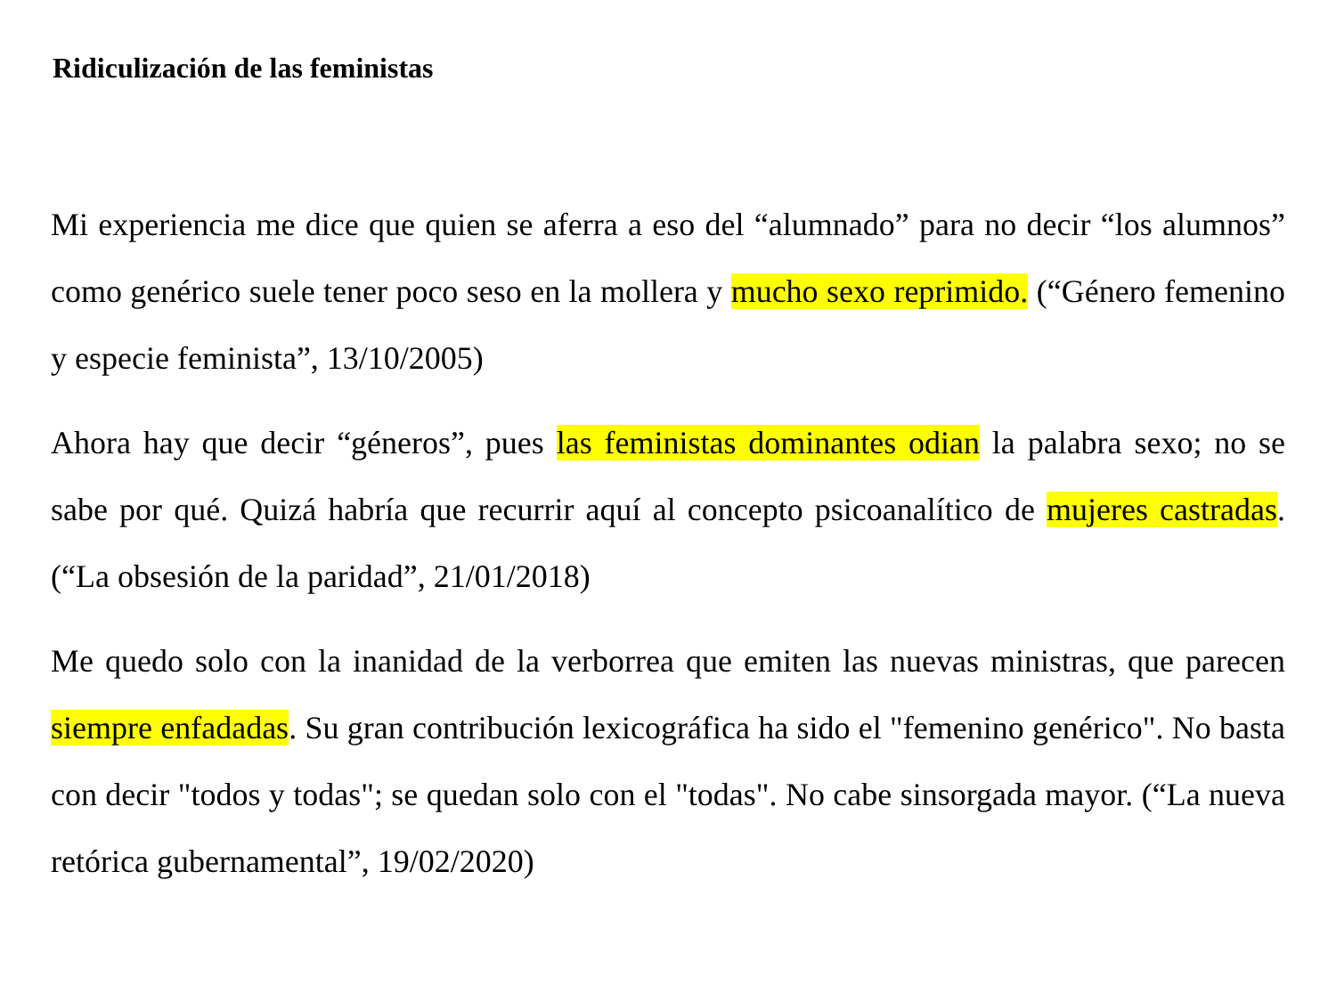Ridiculización de las feministas
Mi experiencia me dice que quien se aferra a eso del “alumnado” para no decir “los alumnos” como genérico suele tener poco seso en la mollera y mucho sexo reprimido. (“Género femenino y especie feminista”, 13/10/2005)
Ahora hay que decir “géneros”, pues las feministas dominantes odian la palabra sexo; no se sabe por qué. Quizá habría que recurrir aquí al concepto psicoanalítico de mujeres castradas. (“La obsesión de la paridad”, 21/01/2018)
Me quedo solo con la inanidad de la verborrea que emiten las nuevas ministras, que parecen siempre enfadadas. Su gran contribución lexicográfica ha sido el "femenino genérico". No basta con decir "todos y todas"; se quedan solo con el "todas". No cabe sinsorgada mayor. (“La nueva retórica gubernamental”, 19/02/2020)